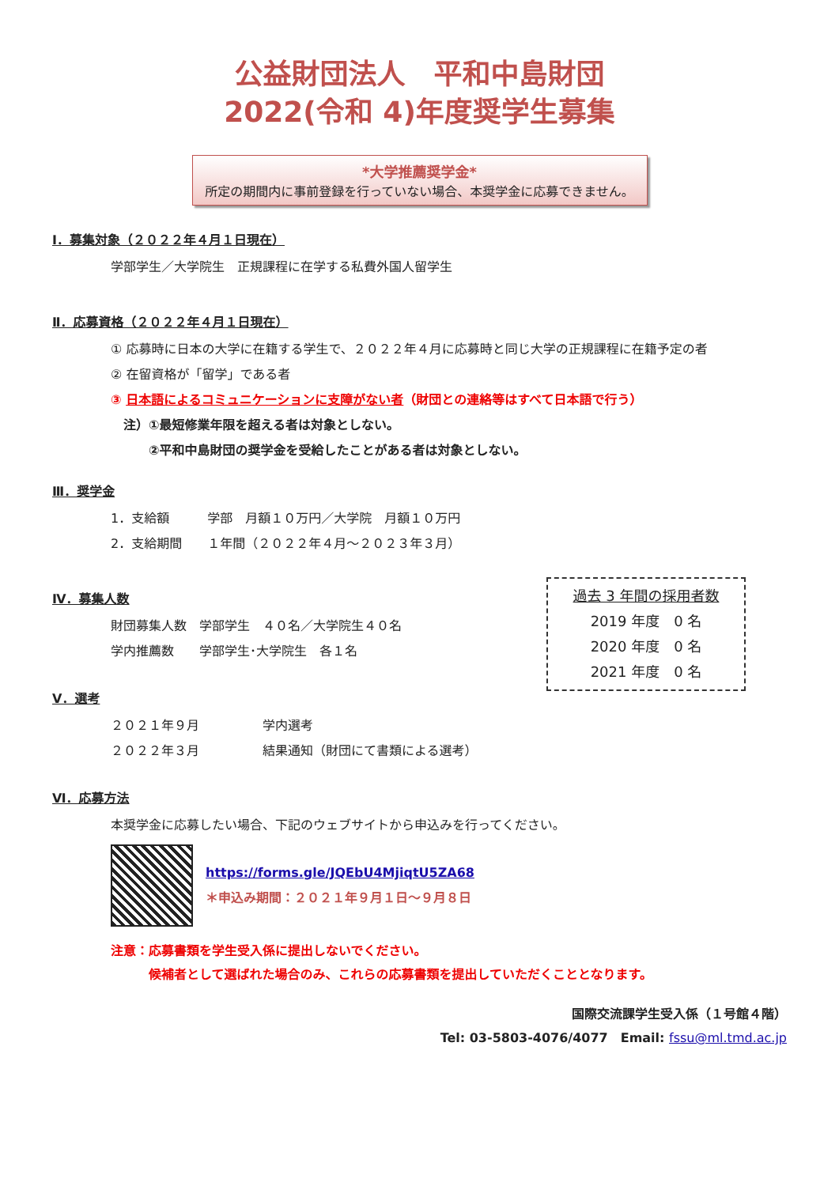公益財団法人　平和中島財団
2022(令和 4)年度奨学生募集
*大学推薦奨学金*
所定の期間内に事前登録を行っていない場合、本奨学金に応募できません。
Ⅰ．募集対象（２０２２年４月１日現在）
学部学生／大学院生　正規課程に在学する私費外国人留学生
Ⅱ．応募資格（２０２２年４月１日現在）
① 応募時に日本の大学に在籍する学生で、２０２２年４月に応募時と同じ大学の正規課程に在籍予定の者
② 在留資格が「留学」である者
③ 日本語によるコミュニケーションに支障がない者（財団との連絡等はすべて日本語で行う）
　注）①最短修業年限を超える者は対象としない。
　　　②平和中島財団の奨学金を受給したことがある者は対象としない。
Ⅲ．奨学金
1．支給額　　　学部　月額１０万円／大学院　月額１０万円
2．支給期間　　１年間（２０２２年４月～２０２３年３月）
Ⅳ．募集人数
財団募集人数　学部学生　４０名／大学院生４０名
学内推薦数　　学部学生･大学院生　各１名
過去 3 年間の採用者数
2019 年度　0 名
2020 年度　0 名
2021 年度　0 名
Ⅴ．選考
２０２１年９月　　　　　学内選考
２０２２年３月　　　　　結果通知（財団にて書類による選考）
Ⅵ．応募方法
本奨学金に応募したい場合、下記のウェブサイトから申込みを行ってください。
https://forms.gle/JQEbU4MjiqtU5ZA68
＊申込み期間：２０２１年９月１日～９月８日
注意：応募書類を学生受入係に提出しないでください。
　　　候補者として選ばれた場合のみ、これらの応募書類を提出していただくこととなります。
国際交流課学生受入係（１号館４階）
Tel: 03-5803-4076/4077　Email: fssu@ml.tmd.ac.jp